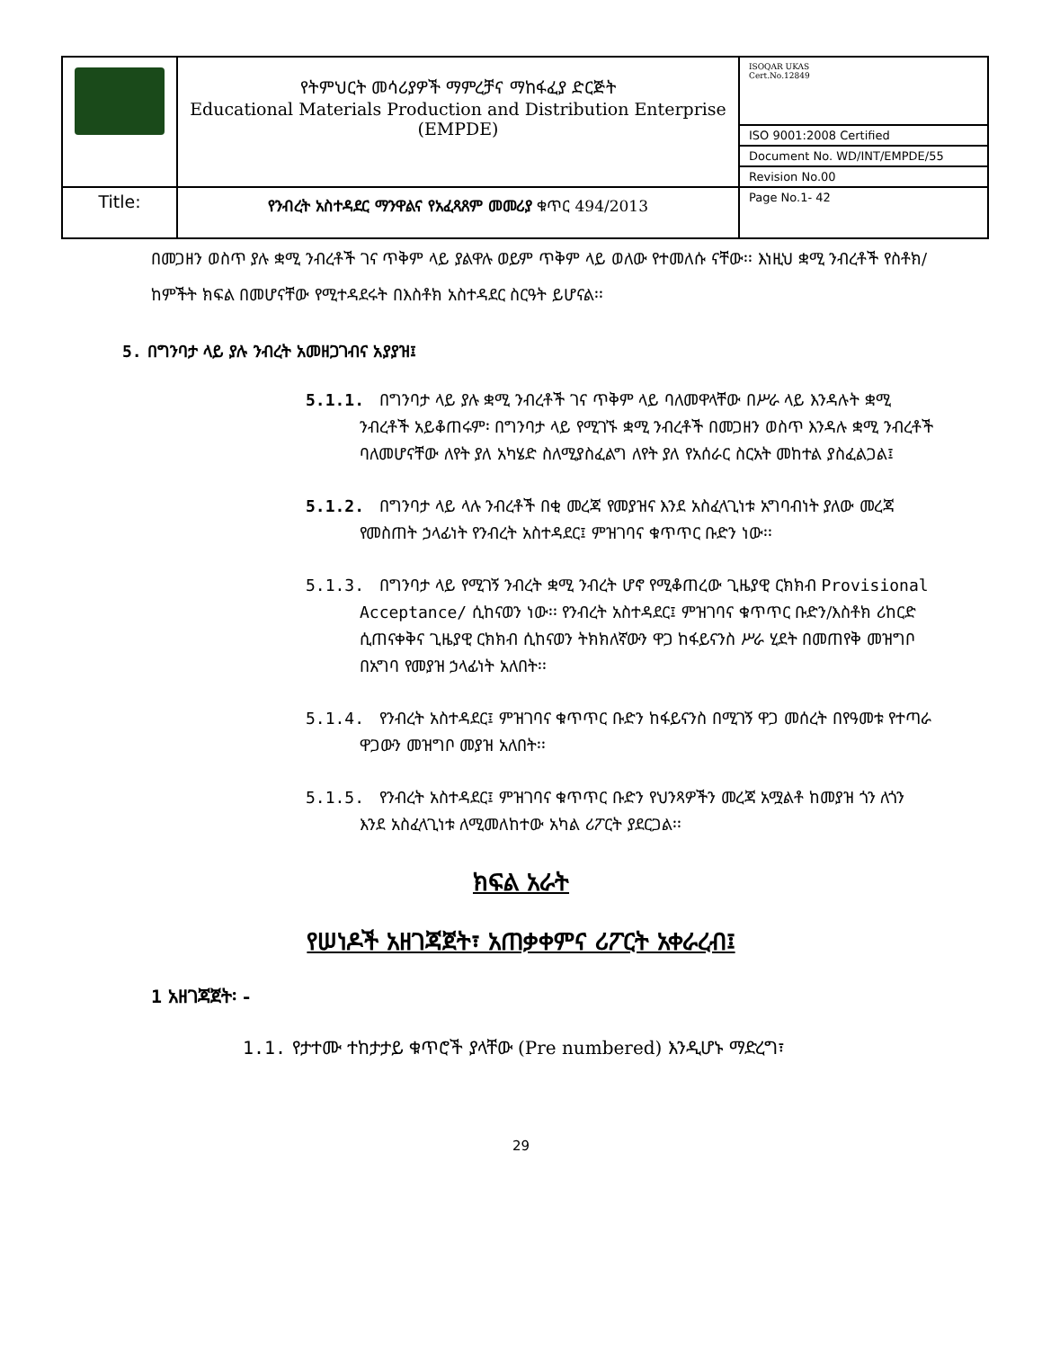| | የትምህርት መሳሪያዎች ማምረቻና ማከፋፈያ ድርጅት Educational Materials Production and Distribution Enterprise (EMPDE) | ISOQAR UKAS Cert.No.12849 |
| | | ISO 9001:2008 Certified |
| | | Document No. WD/INT/EMPDE/55 |
| | | Revision No.00 |
| Title: | የንብረት አስተዳደር ማንዋልና የአፈጻጸም መመሪያ ቁጥር 494/2013 | Page No.1- 42 |
በመጋዘን ወስጥ ያሉ ቋሚ ንብረቶች ገና ጥቅም ላይ ያልዋሉ ወይም ጥቅም ላይ ወለው የተመለሱ ናቸው፡፡ እነዚህ ቋሚ ንብረቶች የስቶክ/ከምችት ክፍል በመሆናቸው የሚተዳደሩት በእስቶክ አስተዳደር ስርዓት ይሆናል፡፡
5. በግንባታ ላይ ያሉ ንብረት አመዘጋገብና አያያዝ፤
5.1.1. በግንባታ ላይ ያሉ ቋሚ ንብረቶች ገና ጥቅም ላይ ባለመዋላቸው በሥራ ላይ እንዳሉት ቋሚ ንብረቶች አይቆጠሩም፡ በግንባታ ላይ የሚገኙ ቋሚ ንብረቶች በመጋዘን ወስጥ እንዳሉ ቋሚ ንብረቶች ባለመሆናቸው ለየት ያለ አካሄድ ስለሚያስፈልግ ለየት ያለ የአሰራር ስርአት መከተል ያስፈልጋል፤
5.1.2. በግንባታ ላይ ላሉ ንብረቶች በቂ መረጃ የመያዝና እንደ አስፈላጊነቱ አግባብነት ያለው መረጃ የመስጠት ኃላፊነት የንብረት አስተዳደር፤ ምዝገባና ቁጥጥር ቡድን ነው፡፡
5.1.3. በግንባታ ላይ የሚገኝ ንብረት ቋሚ ንብረት ሆኖ የሚቆጠረው ጊዜያዊ ርክክብ Provisional Acceptance/ ሲከናወን ነው፡፡ የንብረት አስተዳደር፤ ምዝገባና ቁጥጥር ቡድን/እስቶክ ሪከርድ ሲጠናቀቅና ጊዜያዊ ርክክብ ሲከናወን ትክክለኛውን ዋጋ ከፋይናንስ ሥራ ሂደት በመጠየቅ መዝግቦ በአግባ የመያዝ ኃላፊነት አለበት፡፡
5.1.4. የንብረት አስተዳደር፤ ምዝገባና ቁጥጥር ቡድን ከፋይናንስ በሚገኝ ዋጋ መሰረት በየዓመቱ የተጣራ ዋጋውን መዝግቦ መያዝ አለበት፡፡
5.1.5. የንብረት አስተዳደር፤ ምዝገባና ቁጥጥር ቡድን የህንጻዎችን መረጃ አሟልቶ ከመያዝ ጎን ለጎን እንደ አስፈላጊነቱ ለሚመለከተው አካል ሪፖርት ያደርጋል፡፡
ክፍል አራት
የሠነዶች አዘገጃጀት፣ አጠቃቀምና ሪፖርት አቀራረብ፤
1 አዘገጃጀት፡ -
1.1. የታተሙ ተከታታይ ቁጥሮች ያላቸው (Pre numbered) እንዲሆኑ ማድረግ፣
29